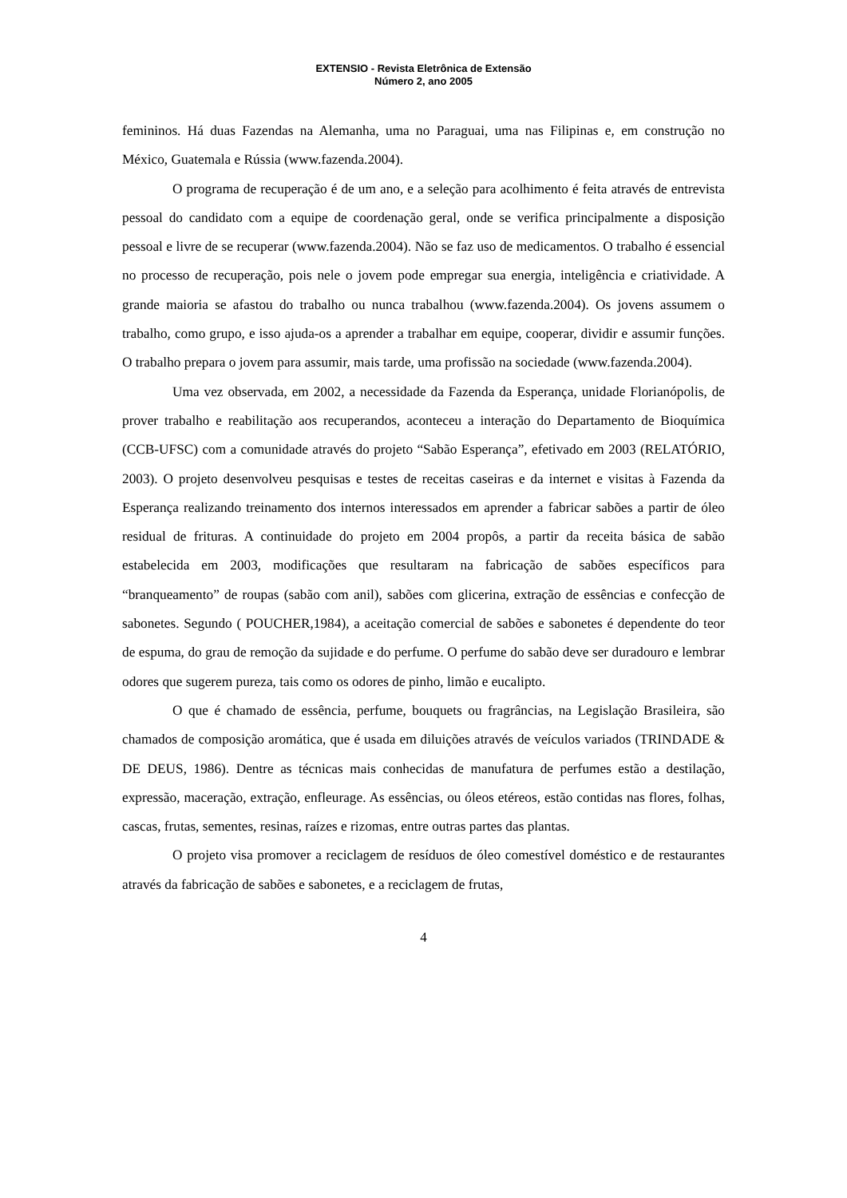EXTENSIO - Revista Eletrônica de Extensão
Número 2, ano 2005
femininos. Há duas Fazendas na Alemanha, uma no Paraguai, uma nas Filipinas e, em construção no México, Guatemala e Rússia (www.fazenda.2004).
O programa de recuperação é de um ano, e a seleção para acolhimento é feita através de entrevista pessoal do candidato com a equipe de coordenação geral, onde se verifica principalmente a disposição pessoal e livre de se recuperar (www.fazenda.2004). Não se faz uso de medicamentos. O trabalho é essencial no processo de recuperação, pois nele o jovem pode empregar sua energia, inteligência e criatividade. A grande maioria se afastou do trabalho ou nunca trabalhou (www.fazenda.2004). Os jovens assumem o trabalho, como grupo, e isso ajuda-os a aprender a trabalhar em equipe, cooperar, dividir e assumir funções. O trabalho prepara o jovem para assumir, mais tarde, uma profissão na sociedade (www.fazenda.2004).
Uma vez observada, em 2002, a necessidade da Fazenda da Esperança, unidade Florianópolis, de prover trabalho e reabilitação aos recuperandos, aconteceu a interação do Departamento de Bioquímica (CCB-UFSC) com a comunidade através do projeto “Sabão Esperança”, efetivado em 2003 (RELATÓRIO, 2003). O projeto desenvolveu pesquisas e testes de receitas caseiras e da internet e visitas à Fazenda da Esperança realizando treinamento dos internos interessados em aprender a fabricar sabões a partir de óleo residual de frituras. A continuidade do projeto em 2004 propôs, a partir da receita básica de sabão estabelecida em 2003, modificações que resultaram na fabricação de sabões específicos para “branqueamento” de roupas (sabão com anil), sabões com glicerina, extração de essências e confecção de sabonetes. Segundo ( POUCHER,1984), a aceitação comercial de sabões e sabonetes é dependente do teor de espuma, do grau de remoção da sujidade e do perfume. O perfume do sabão deve ser duradouro e lembrar odores que sugerem pureza, tais como os odores de pinho, limão e eucalipto.
O que é chamado de essência, perfume, bouquets ou fragrâncias, na Legislação Brasileira, são chamados de composição aromática, que é usada em diluições através de veículos variados (TRINDADE & DE DEUS, 1986). Dentre as técnicas mais conhecidas de manufatura de perfumes estão a destilação, expressão, maceração, extração, enfleurage. As essências, ou óleos etéreos, estão contidas nas flores, folhas, cascas, frutas, sementes, resinas, raízes e rizomas, entre outras partes das plantas.
O projeto visa promover a reciclagem de resíduos de óleo comestível doméstico e de restaurantes através da fabricação de sabões e sabonetes, e a reciclagem de frutas,
4